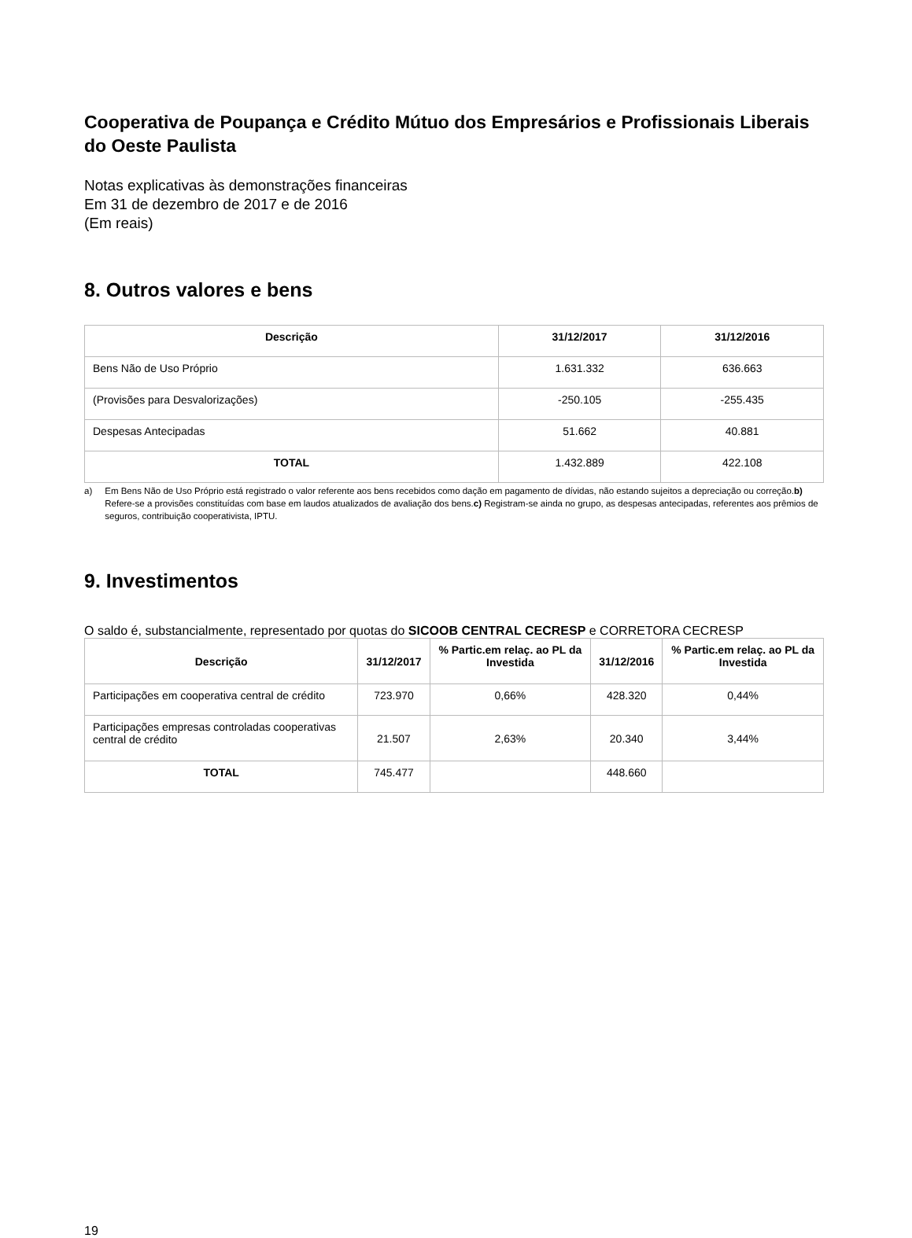Cooperativa de Poupança e Crédito Mútuo dos Empresários e Profissionais Liberais do Oeste Paulista
Notas explicativas às demonstrações financeiras
Em 31 de dezembro de 2017 e de 2016
(Em reais)
8. Outros valores e bens
| Descrição | 31/12/2017 | 31/12/2016 |
| --- | --- | --- |
| Bens Não de Uso Próprio | 1.631.332 | 636.663 |
| (Provisões para Desvalorizações) | -250.105 | -255.435 |
| Despesas Antecipadas | 51.662 | 40.881 |
| TOTAL | 1.432.889 | 422.108 |
a) Em Bens Não de Uso Próprio está registrado o valor referente aos bens recebidos como dação em pagamento de dívidas, não estando sujeitos a depreciação ou correção.b) Refere-se a provisões constituídas com base em laudos atualizados de avaliação dos bens.c) Registram-se ainda no grupo, as despesas antecipadas, referentes aos prêmios de seguros, contribuição cooperativista, IPTU.
9. Investimentos
O saldo é, substancialmente, representado por quotas do SICOOB CENTRAL CECRESP e CORRETORA CECRESP
| Descrição | 31/12/2017 | % Partic.em relaç. ao PL da Investida | 31/12/2016 | % Partic.em relaç. ao PL da Investida |
| --- | --- | --- | --- | --- |
| Participações em cooperativa central de crédito | 723.970 | 0,66% | 428.320 | 0,44% |
| Participações empresas controladas cooperativas central de crédito | 21.507 | 2,63% | 20.340 | 3,44% |
| TOTAL | 745.477 | | 448.660 | |
19